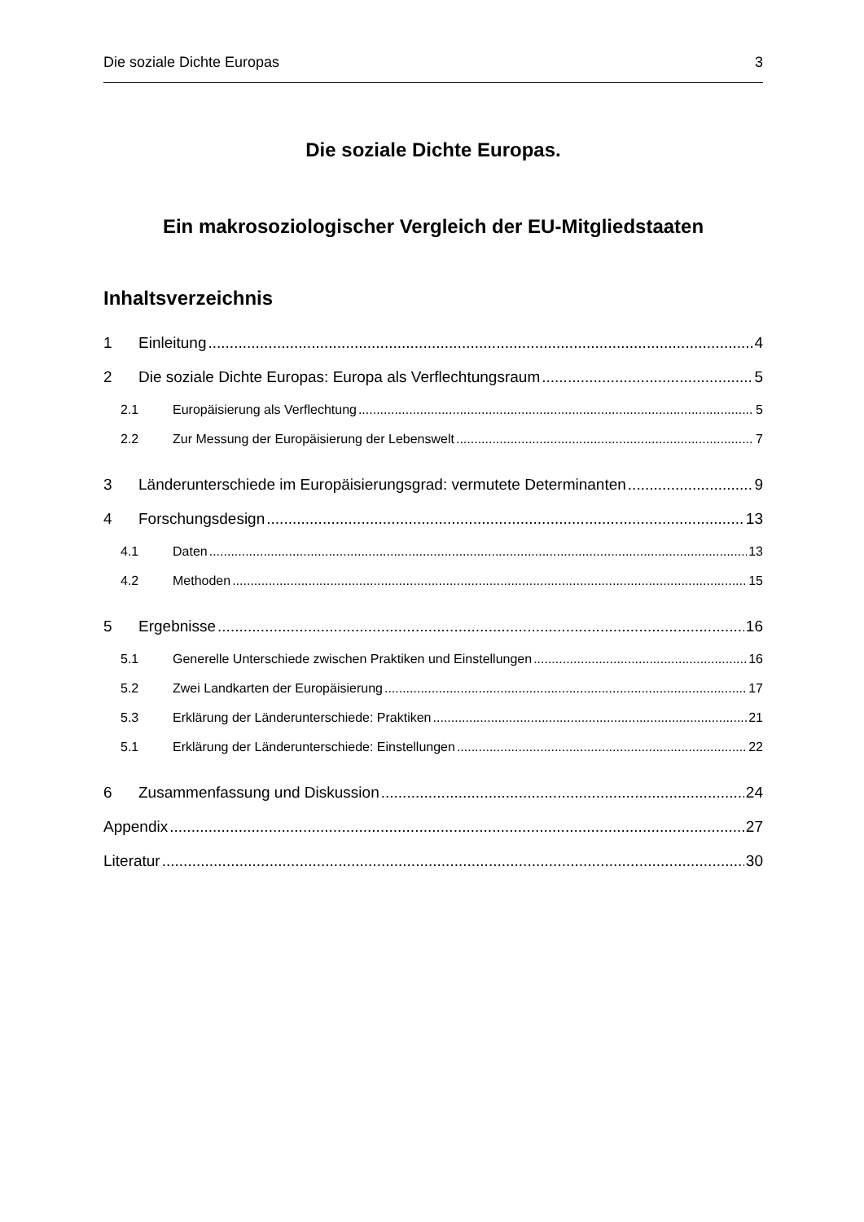Die soziale Dichte Europas 3
Die soziale Dichte Europas.
Ein makrosoziologischer Vergleich der EU-Mitgliedstaaten
Inhaltsverzeichnis
1 Einleitung 4
2 Die soziale Dichte Europas: Europa als Verflechtungsraum 5
2.1 Europäisierung als Verflechtung 5
2.2 Zur Messung der Europäisierung der Lebenswelt 7
3 Länderunterschiede im Europäisierungsgrad: vermutete Determinanten 9
4 Forschungsdesign 13
4.1 Daten 13
4.2 Methoden 15
5 Ergebnisse 16
5.1 Generelle Unterschiede zwischen Praktiken und Einstellungen 16
5.2 Zwei Landkarten der Europäisierung 17
5.3 Erklärung der Länderunterschiede: Praktiken 21
5.1 Erklärung der Länderunterschiede: Einstellungen 22
6 Zusammenfassung und Diskussion 24
Appendix 27
Literatur 30